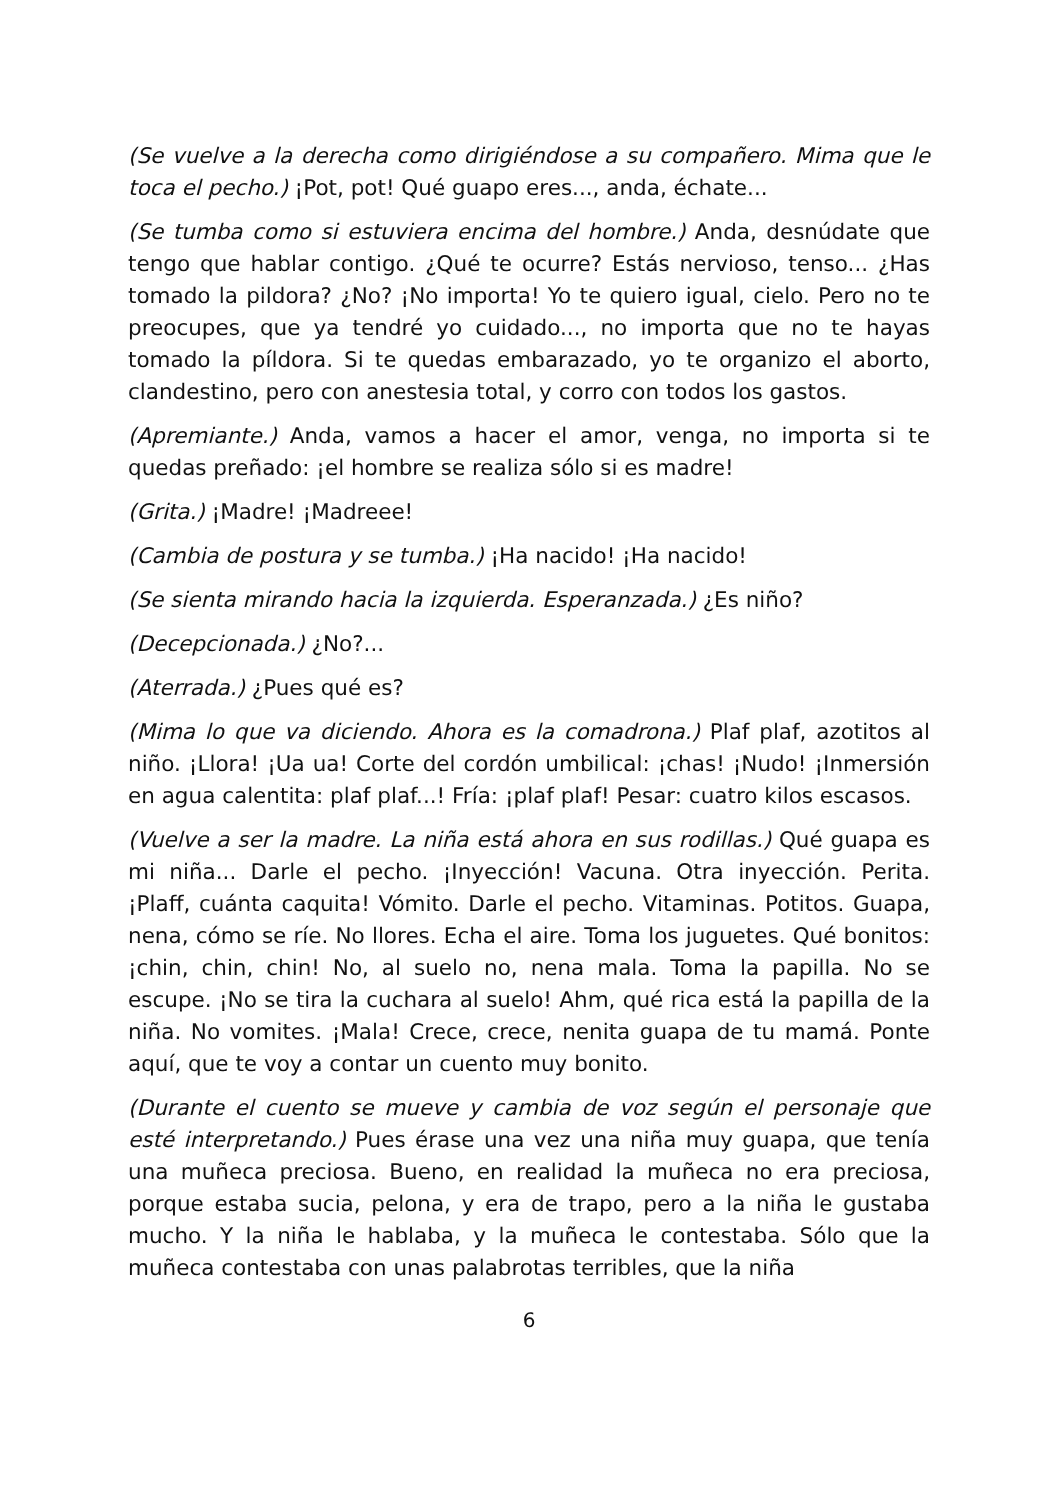(Se vuelve a la derecha como dirigiéndose a su compañero. Mima que le toca el pecho.) ¡Pot, pot! Qué guapo eres..., anda, échate...
(Se tumba como si estuviera encima del hombre.) Anda, desnúdate que tengo que hablar contigo. ¿Qué te ocurre? Estás nervioso, tenso... ¿Has tomado la pildora? ¿No? ¡No importa! Yo te quiero igual, cielo. Pero no te preocupes, que ya tendré yo cuidado..., no importa que no te hayas tomado la píldora. Si te quedas embarazado, yo te organizo el aborto, clandestino, pero con anestesia total, y corro con todos los gastos.
(Apremiante.) Anda, vamos a hacer el amor, venga, no importa si te quedas preñado: ¡el hombre se realiza sólo si es madre!
(Grita.) ¡Madre! ¡Madreee!
(Cambia de postura y se tumba.) ¡Ha nacido! ¡Ha nacido!
(Se sienta mirando hacia la izquierda. Esperanzada.) ¿Es niño?
(Decepcionada.) ¿No?...
(Aterrada.) ¿Pues qué es?
(Mima lo que va diciendo. Ahora es la comadrona.) Plaf plaf, azotitos al niño. ¡Llora! ¡Ua ua! Corte del cordón umbilical: ¡chas! ¡Nudo! ¡Inmersión en agua calentita: plaf plaf...! Fría: ¡plaf plaf! Pesar: cuatro kilos escasos.
(Vuelve a ser la madre. La niña está ahora en sus rodillas.) Qué guapa es mi niña... Darle el pecho. ¡Inyección! Vacuna. Otra inyección. Perita. ¡Plaff, cuánta caquita! Vómito. Darle el pecho. Vitaminas. Potitos. Guapa, nena, cómo se ríe. No llores. Echa el aire. Toma los juguetes. Qué bonitos: ¡chin, chin, chin! No, al suelo no, nena mala. Toma la papilla. No se escupe. ¡No se tira la cuchara al suelo! Ahm, qué rica está la papilla de la niña. No vomites. ¡Mala! Crece, crece, nenita guapa de tu mamá. Ponte aquí, que te voy a contar un cuento muy bonito.
(Durante el cuento se mueve y cambia de voz según el personaje que esté interpretando.) Pues érase una vez una niña muy guapa, que tenía una muñeca preciosa. Bueno, en realidad la muñeca no era preciosa, porque estaba sucia, pelona, y era de trapo, pero a la niña le gustaba mucho. Y la niña le hablaba, y la muñeca le contestaba. Sólo que la muñeca contestaba con unas palabrotas terribles, que la niña
6